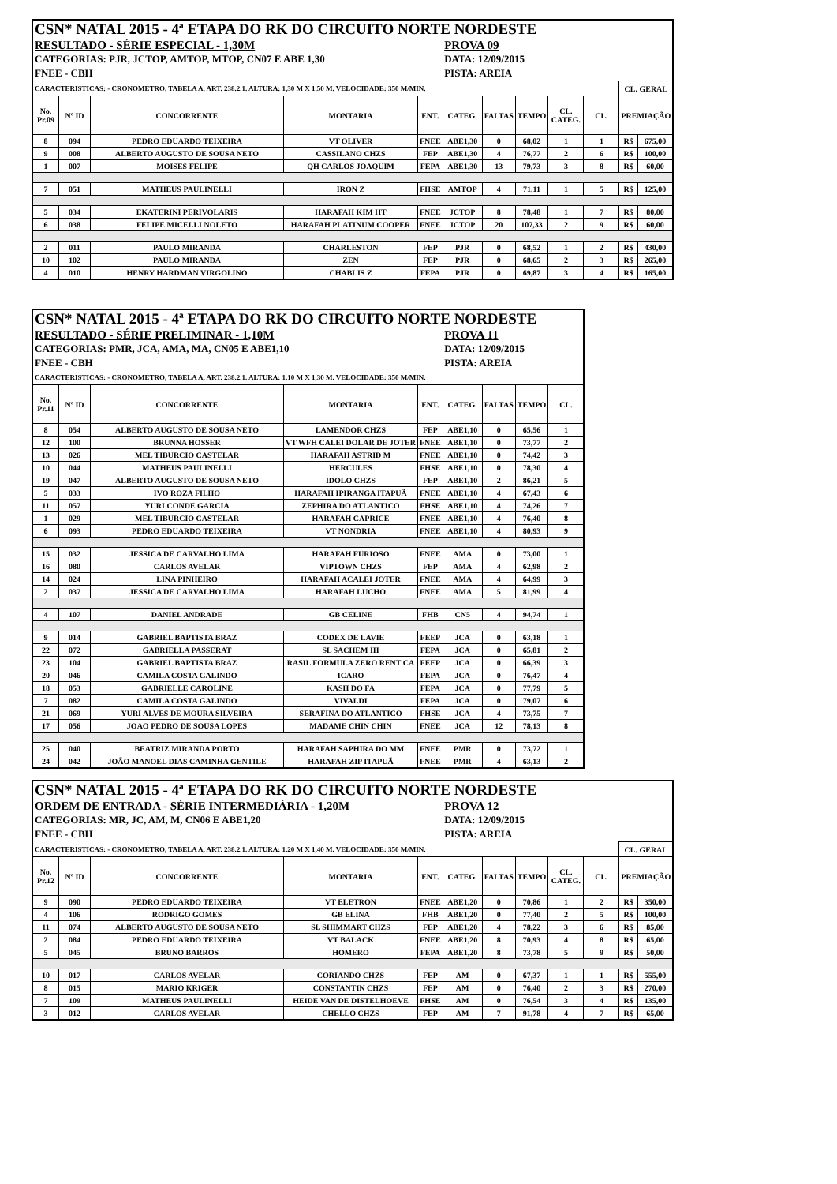| CSN* NATAL 2015 - 4ª ETAPA DO RK DO CIRCUITO NORTE NORDESTE | | | | | | | | | | | |
| RESULTADO - SÉRIE ESPECIAL - 1,30M | | | | | PROVA 09 | | | | | | |
| CATEGORIAS: PJR, JCTOP, AMTOP, MTOP, CN07 E ABE 1,30 | | | | | DATA: 12/09/2015 | | | | | | |
| FNEE - CBH | | | | | PISTA: AREIA | | | | | | |
| CARACTERISTICAS: - CRONOMETRO, TABELA A, ART. 238.2.1. ALTURA: 1,30 M X 1,50 M. VELOCIDADE: 350 M/MIN. | | | | | | | | | | CL. GERAL | |
| No. Pr.09 | Nº ID | CONCORRENTE | MONTARIA | ENT. | CATEG. | FALTAS | TEMPO | CL. CATEG. | CL. | PREMIAÇÃO | |
| 8 | 094 | PEDRO EDUARDO TEIXEIRA | VT OLIVER | FNEE | ABE1,30 | 0 | 68,02 | 1 | 1 | R$ | 675,00 |
| 9 | 008 | ALBERTO AUGUSTO DE SOUSA NETO | CASSILANO CHZS | FEP | ABE1,30 | 4 | 76,77 | 2 | 6 | R$ | 100,00 |
| 1 | 007 | MOISES FELIPE | QH CARLOS JOAQUIM | FEPA | ABE1,30 | 13 | 79,73 | 3 | 8 | R$ | 60,00 |
| 7 | 051 | MATHEUS PAULINELLI | IRON Z | FHSE | AMTOP | 4 | 71,11 | 1 | 5 | R$ | 125,00 |
| 5 | 034 | EKATERINI PERIVOLARIS | HARAFAH KIM HT | FNEE | JCTOP | 8 | 78,48 | 1 | 7 | R$ | 80,00 |
| 6 | 038 | FELIPE MICELLI NOLETO | HARAFAH PLATINUM COOPER | FNEE | JCTOP | 20 | 107,33 | 2 | 9 | R$ | 60,00 |
| 2 | 011 | PAULO MIRANDA | CHARLESTON | FEP | PJR | 0 | 68,52 | 1 | 2 | R$ | 430,00 |
| 10 | 102 | PAULO MIRANDA | ZEN | FEP | PJR | 0 | 68,65 | 2 | 3 | R$ | 265,00 |
| 4 | 010 | HENRY HARDMAN VIRGOLINO | CHABLIS Z | FEPA | PJR | 0 | 69,87 | 3 | 4 | R$ | 165,00 |
| CSN* NATAL 2015 - 4ª ETAPA DO RK DO CIRCUITO NORTE NORDESTE | | | | | | | | |
| RESULTADO - SÉRIE PRELIMINAR - 1,10M | | | | | PROVA 11 | | | |
| CATEGORIAS: PMR, JCA, AMA, MA, CN05 E ABE1,10 | | | | | DATA: 12/09/2015 | | | |
| FNEE - CBH | | | | | PISTA: AREIA | | | |
| CARACTERISTICAS: - CRONOMETRO, TABELA A, ART. 238.2.1. ALTURA: 1,10 M X 1,30 M. VELOCIDADE: 350 M/MIN. | | | | | | | | |
| No. Pr.11 | Nº ID | CONCORRENTE | MONTARIA | ENT. | CATEG. | FALTAS | TEMPO | CL. |
| 8 | 054 | ALBERTO AUGUSTO DE SOUSA NETO | LAMENDOR CHZS | FEP | ABE1,10 | 0 | 65,56 | 1 |
| 12 | 100 | BRUNNA HOSSER | VT WFH CALEI DOLAR DE JOTER | FNEE | ABE1,10 | 0 | 73,77 | 2 |
| 13 | 026 | MEL TIBURCIO CASTELAR | HARAFAH ASTRID M | FNEE | ABE1,10 | 0 | 74,42 | 3 |
| 10 | 044 | MATHEUS PAULINELLI | HERCULES | FHSE | ABE1,10 | 0 | 78,30 | 4 |
| 19 | 047 | ALBERTO AUGUSTO DE SOUSA NETO | IDOLO CHZS | FEP | ABE1,10 | 2 | 86,21 | 5 |
| 5 | 033 | IVO ROZA FILHO | HARAFAH IPIRANGA ITAPUÃ | FNEE | ABE1,10 | 4 | 67,43 | 6 |
| 11 | 057 | YURI CONDE GARCIA | ZEPHIRA DO ATLANTICO | FHSE | ABE1,10 | 4 | 74,26 | 7 |
| 1 | 029 | MEL TIBURCIO CASTELAR | HARAFAH CAPRICE | FNEE | ABE1,10 | 4 | 76,40 | 8 |
| 6 | 093 | PEDRO EDUARDO TEIXEIRA | VT NONDRIA | FNEE | ABE1,10 | 4 | 80,93 | 9 |
| 15 | 032 | JESSICA DE CARVALHO LIMA | HARAFAH FURIOSO | FNEE | AMA | 0 | 73,00 | 1 |
| 16 | 080 | CARLOS AVELAR | VIPTOWN CHZS | FEP | AMA | 4 | 62,98 | 2 |
| 14 | 024 | LINA PINHEIRO | HARAFAH ACALEI JOTER | FNEE | AMA | 4 | 64,99 | 3 |
| 2 | 037 | JESSICA DE CARVALHO LIMA | HARAFAH LUCHO | FNEE | AMA | 5 | 81,99 | 4 |
| 4 | 107 | DANIEL ANDRADE | GB CELINE | FHB | CN5 | 4 | 94,74 | 1 |
| 9 | 014 | GABRIEL BAPTISTA BRAZ | CODEX DE LAVIE | FEEP | JCA | 0 | 63,18 | 1 |
| 22 | 072 | GABRIELLA PASSERAT | SL SACHEM III | FEPA | JCA | 0 | 65,81 | 2 |
| 23 | 104 | GABRIEL BAPTISTA BRAZ | RASIL FORMULA ZERO RENT CA | FEEP | JCA | 0 | 66,39 | 3 |
| 20 | 046 | CAMILA COSTA GALINDO | ICARO | FEPA | JCA | 0 | 76,47 | 4 |
| 18 | 053 | GABRIELLE CAROLINE | KASH DO FA | FEPA | JCA | 0 | 77,79 | 5 |
| 7 | 082 | CAMILA COSTA GALINDO | VIVALDI | FEPA | JCA | 0 | 79,07 | 6 |
| 21 | 069 | YURI ALVES DE MOURA SILVEIRA | SERAFINA DO ATLANTICO | FHSE | JCA | 4 | 73,75 | 7 |
| 17 | 056 | JOAO PEDRO DE SOUSA LOPES | MADAME CHIN CHIN | FNEE | JCA | 12 | 78,13 | 8 |
| 25 | 040 | BEATRIZ MIRANDA PORTO | HARAFAH SAPHIRA DO MM | FNEE | PMR | 0 | 73,72 | 1 |
| 24 | 042 | JOÃO MANOEL DIAS CAMINHA GENTILE | HARAFAH ZIP ITAPUÃ | FNEE | PMR | 4 | 63,13 | 2 |
| CSN* NATAL 2015 - 4ª ETAPA DO RK DO CIRCUITO NORTE NORDESTE | | | | | | | | | | | |
| ORDEM DE ENTRADA - SÉRIE INTERMEDIÁRIA - 1,20M | | | | | PROVA 12 | | | | | | |
| CATEGORIAS: MR, JC, AM, M, CN06 E ABE1,20 | | | | | DATA: 12/09/2015 | | | | | | |
| FNEE - CBH | | | | | PISTA: AREIA | | | | | | |
| CARACTERISTICAS: - CRONOMETRO, TABELA A, ART. 238.2.1. ALTURA: 1,20 M X 1,40 M. VELOCIDADE: 350 M/MIN. | | | | | | | | | | CL. GERAL | |
| No. Pr.12 | Nº ID | CONCORRENTE | MONTARIA | ENT. | CATEG. | FALTAS | TEMPO | CL. CATEG. | CL. | PREMIAÇÃO | |
| 9 | 090 | PEDRO EDUARDO TEIXEIRA | VT ELETRON | FNEE | ABE1,20 | 0 | 70,86 | 1 | 2 | R$ | 350,00 |
| 4 | 106 | RODRIGO GOMES | GB ELINA | FHB | ABE1,20 | 0 | 77,40 | 2 | 5 | R$ | 100,00 |
| 11 | 074 | ALBERTO AUGUSTO DE SOUSA NETO | SL SHIMMART CHZS | FEP | ABE1,20 | 4 | 78,22 | 3 | 6 | R$ | 85,00 |
| 2 | 084 | PEDRO EDUARDO TEIXEIRA | VT BALACK | FNEE | ABE1,20 | 8 | 70,93 | 4 | 8 | R$ | 65,00 |
| 5 | 045 | BRUNO BARROS | HOMERO | FEPA | ABE1,20 | 8 | 73,78 | 5 | 9 | R$ | 50,00 |
| 10 | 017 | CARLOS AVELAR | CORIANDO CHZS | FEP | AM | 0 | 67,37 | 1 | 1 | R$ | 555,00 |
| 8 | 015 | MARIO KRIGER | CONSTANTIN CHZS | FEP | AM | 0 | 76,40 | 2 | 3 | R$ | 270,00 |
| 7 | 109 | MATHEUS PAULINELLI | HEIDE VAN DE DISTELHOEVE | FHSE | AM | 0 | 76,54 | 3 | 4 | R$ | 135,00 |
| 3 | 012 | CARLOS AVELAR | CHELLO CHZS | FEP | AM | 7 | 91,78 | 4 | 7 | R$ | 65,00 |